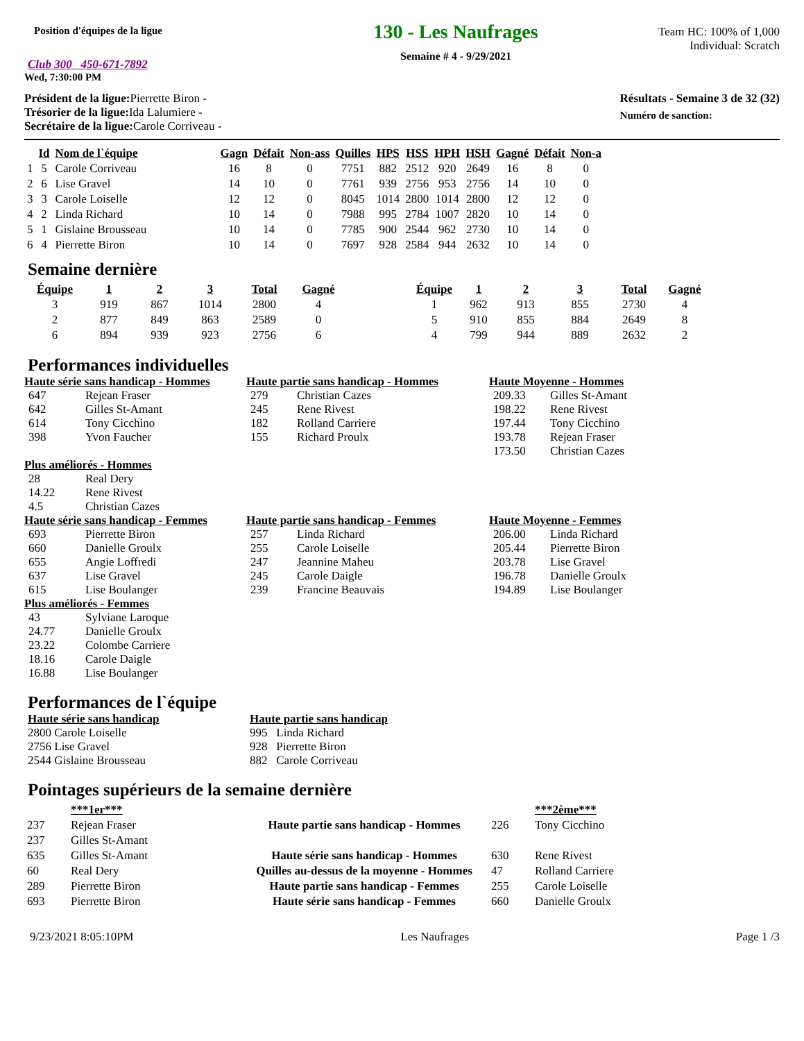Position d'équipes de la ligue
Club 300 450-671-7892
Wed, 7:30:00 PM
130 - Les Naufrages
Semaine # 4 - 9/29/2021
Team HC: 100% of 1,000
Individual: Scratch
Président de la ligue: Pierrette Biron -
Trésorier de la ligue: Ida Lalumiere -
Secrétaire de la ligue: Carole Corriveau -
Résultats - Semaine 3 de 32 (32)
Numéro de sanction:
| | Id | Nom de l`équipe | Gagn | Défait | Non-ass | Quilles | HPS | HSS | HPH | HSH | Gagné | Défait | Non-a |
| --- | --- | --- | --- | --- | --- | --- | --- | --- | --- | --- | --- | --- | --- |
| 1 | 5 | Carole Corriveau | 16 | 8 | 0 | 7751 | 882 | 2512 | 920 | 2649 | 16 | 8 | 0 |
| 2 | 6 | Lise Gravel | 14 | 10 | 0 | 7761 | 939 | 2756 | 953 | 2756 | 14 | 10 | 0 |
| 3 | 3 | Carole Loiselle | 12 | 12 | 0 | 8045 | 1014 | 2800 | 1014 | 2800 | 12 | 12 | 0 |
| 4 | 2 | Linda Richard | 10 | 14 | 0 | 7988 | 995 | 2784 | 1007 | 2820 | 10 | 14 | 0 |
| 5 | 1 | Gislaine Brousseau | 10 | 14 | 0 | 7785 | 900 | 2544 | 962 | 2730 | 10 | 14 | 0 |
| 6 | 4 | Pierrette Biron | 10 | 14 | 0 | 7697 | 928 | 2584 | 944 | 2632 | 10 | 14 | 0 |
Semaine dernière
| Équipe | 1 | 2 | 3 | Total | Gagné | | Équipe | 1 | 2 | 3 | Total | Gagné |
| --- | --- | --- | --- | --- | --- | --- | --- | --- | --- | --- | --- | --- |
| 3 | 919 | 867 | 1014 | 2800 | 4 | | 1 | 962 | 913 | 855 | 2730 | 4 |
| 2 | 877 | 849 | 863 | 2589 | 0 | | 5 | 910 | 855 | 884 | 2649 | 8 |
| 6 | 894 | 939 | 923 | 2756 | 6 | | 4 | 799 | 944 | 889 | 2632 | 2 |
Performances individuelles
Haute série sans handicap - Hommes
| 647 | Rejean Fraser |
| 642 | Gilles St-Amant |
| 614 | Tony Cicchino |
| 398 | Yvon Faucher |
Haute partie sans handicap - Hommes
| 279 | Christian Cazes |
| 245 | Rene Rivest |
| 182 | Rolland Carriere |
| 155 | Richard Proulx |
Haute Moyenne - Hommes
| 209.33 | Gilles St-Amant |
| 198.22 | Rene Rivest |
| 197.44 | Tony Cicchino |
| 193.78 | Rejean Fraser |
| 173.50 | Christian Cazes |
Plus améliorés - Hommes
| 28 | Real Dery |
| 14.22 | Rene Rivest |
| 4.5 | Christian Cazes |
Haute série sans handicap - Femmes
| 693 | Pierrette Biron |
| 660 | Danielle Groulx |
| 655 | Angie Loffredi |
| 637 | Lise Gravel |
| 615 | Lise Boulanger |
Haute partie sans handicap - Femmes
| 257 | Linda Richard |
| 255 | Carole Loiselle |
| 247 | Jeannine Maheu |
| 245 | Carole Daigle |
| 239 | Francine Beauvais |
Haute Moyenne - Femmes
| 206.00 | Linda Richard |
| 205.44 | Pierrette Biron |
| 203.78 | Lise Gravel |
| 196.78 | Danielle Groulx |
| 194.89 | Lise Boulanger |
Plus améliorés - Femmes
| 43 | Sylviane Laroque |
| 24.77 | Danielle Groulx |
| 23.22 | Colombe Carriere |
| 18.16 | Carole Daigle |
| 16.88 | Lise Boulanger |
Performances de l`équipe
Haute série sans handicap
2800 Carole Loiselle
2756 Lise Gravel
2544 Gislaine Brousseau
Haute partie sans handicap
995 Linda Richard
928 Pierrette Biron
882 Carole Corriveau
Pointages supérieurs de la semaine dernière
| | ***1er*** | | | ***2ème*** |
| 237 | Rejean Fraser | Haute partie sans handicap - Hommes | 226 | Tony Cicchino |
| 237 | Gilles St-Amant | | | |
| 635 | Gilles St-Amant | Haute série sans handicap - Hommes | 630 | Rene Rivest |
| 60 | Real Dery | Quilles au-dessus de la moyenne - Hommes | 47 | Rolland Carriere |
| 289 | Pierrette Biron | Haute partie sans handicap - Femmes | 255 | Carole Loiselle |
| 693 | Pierrette Biron | Haute série sans handicap - Femmes | 660 | Danielle Groulx |
9/23/2021 8:05:10PM Les Naufrages Page 1 /3